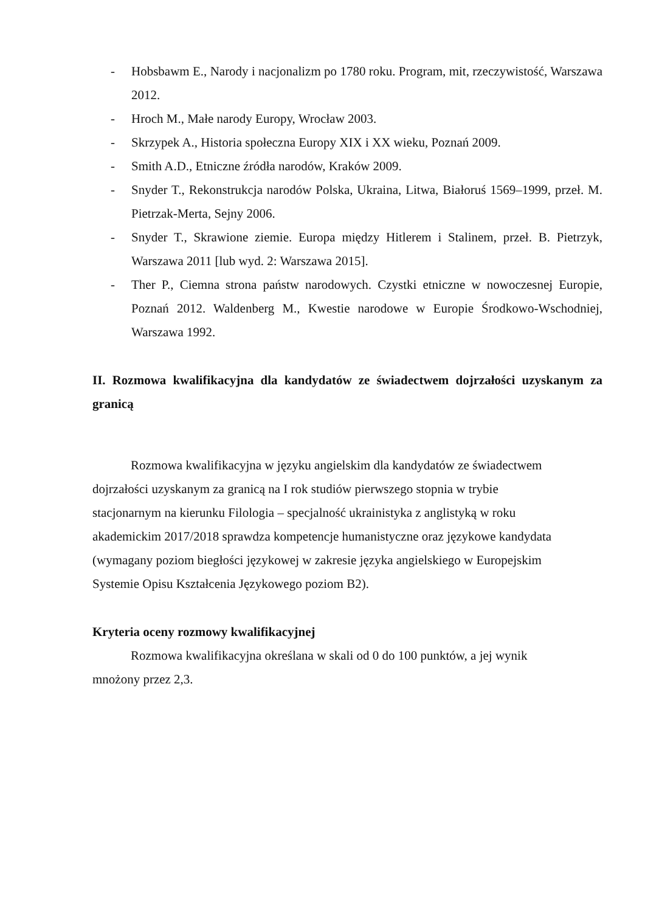- Hobsbawm E., Narody i nacjonalizm po 1780 roku. Program, mit, rzeczywistość, Warszawa 2012.
- Hroch M., Małe narody Europy, Wrocław 2003.
- Skrzypek A., Historia społeczna Europy XIX i XX wieku, Poznań 2009.
- Smith A.D., Etniczne źródła narodów, Kraków 2009.
- Snyder T., Rekonstrukcja narodów Polska, Ukraina, Litwa, Białoruś 1569–1999, przeł. M. Pietrzak-Merta, Sejny 2006.
- Snyder T., Skrawione ziemie. Europa między Hitlerem i Stalinem, przeł. B. Pietrzyk, Warszawa 2011 [lub wyd. 2: Warszawa 2015].
- Ther P., Ciemna strona państw narodowych. Czystki etniczne w nowoczesnej Europie, Poznań 2012. Waldenberg M., Kwestie narodowe w Europie Środkowo-Wschodniej, Warszawa 1992.
II. Rozmowa kwalifikacyjna dla kandydatów ze świadectwem dojrzałości uzyskanym za granicą
Rozmowa kwalifikacyjna w języku angielskim dla kandydatów ze świadectwem dojrzałości uzyskanym za granicą na I rok studiów pierwszego stopnia w trybie stacjonarnym na kierunku Filologia – specjalność ukrainistyka z anglistyką w roku akademickim 2017/2018 sprawdza kompetencje humanistyczne oraz językowe kandydata (wymagany poziom biegłości językowej w zakresie języka angielskiego w Europejskim Systemie Opisu Kształcenia Językowego poziom B2).
Kryteria oceny rozmowy kwalifikacyjnej
Rozmowa kwalifikacyjna określana w skali od 0 do 100 punktów, a jej wynik mnożony przez 2,3.